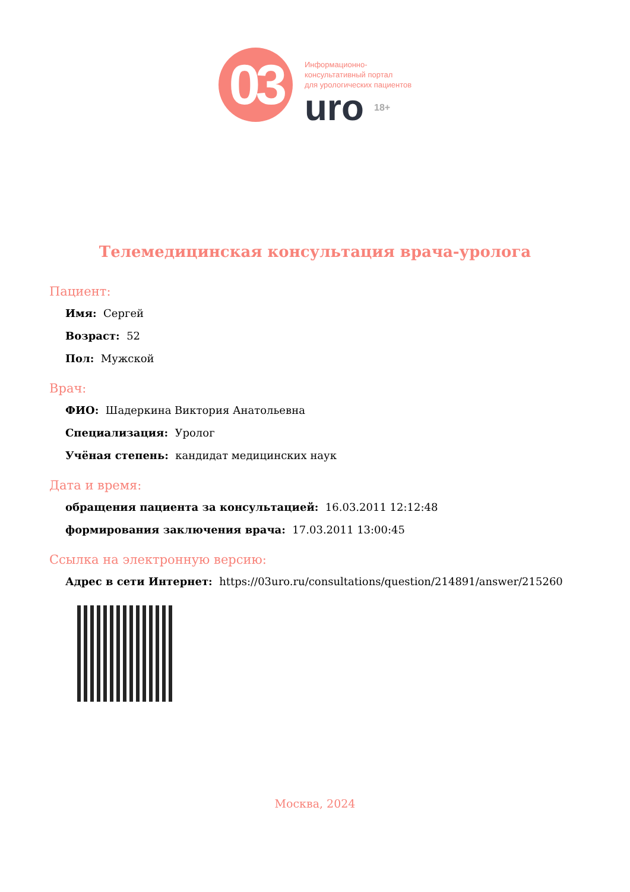03
Информационно-
консультативный портал
для урологических пациентов
uro 18+
Телемедицинская консультация врача-уролога
Пациент:
Имя: Сергей
Возраст: 52
Пол: Мужской
Врач:
ФИО: Шадеркина Виктория Анатольевна
Специализация: Уролог
Учёная степень: кандидат медицинских наук
Дата и время:
обращения пациента за консультацией: 16.03.2011 12:12:48
формирования заключения врача: 17.03.2011 13:00:45
Ссылка на электронную версию:
Адрес в сети Интернет: https://03uro.ru/consultations/question/214891/answer/215260
Москва, 2024